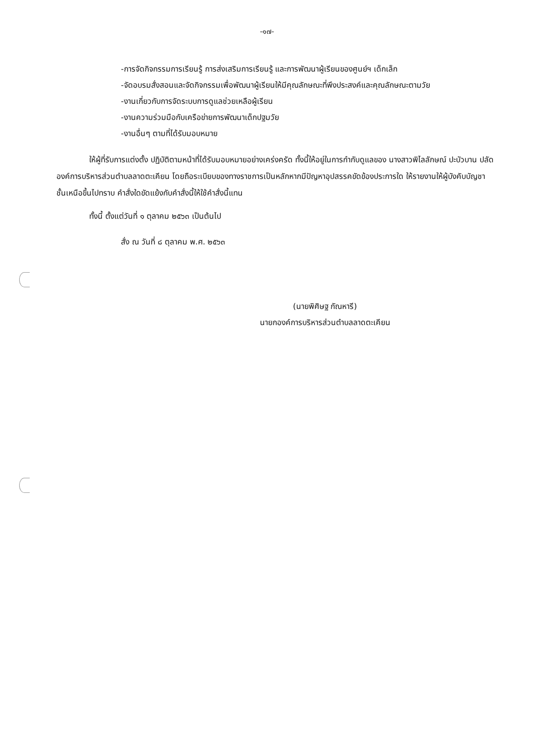-๑๗-
-การจัดกิจกรรมการเรียนรู้ การส่งเสริมการเรียนรู้ และการพัฒนาผู้เรียนของศูนย์ฯ เด็กเล็ก
-จัดอบรมสั่งสอนและจัดกิจกรรมเพื่อพัฒนาผู้เรียนให้มีคุณลักษณะที่พึงประสงค์และคุณลักษณะตามวัย
-งานเกี่ยวกับการจัดระบบการดูแลช่วยเหลือผู้เรียน
-งานความร่วมมือกับเครือข่ายการพัฒนาเด็กปฐมวัย
-งานอื่นๆ ตามที่ได้รับมอบหมาย
ให้ผู้ที่รับการแต่งตั้ง ปฏิบัติตามหน้าที่ได้รับมอบหมายอย่างเคร่งครัด ทั้งนี้ให้อยู่ในการกำกับดูแลของ นางสาวพิไลลักษณ์ ปะบัวบาน ปลัดองค์การบริหารส่วนตำบลลาดตะเคียน โดยถือระเบียบของทางราชการเป็นหลักหากมีปัญหาอุปสรรคขัดข้องประการใด ให้รายงานให้ผู้บังคับบัญชาชั้นเหนือขึ้นไปทราบ คำสั่งใดขัดแย้งกับคำสั่งนี้ให้ใช้คำสั่งนี้แทน
ทั้งนี้ ตั้งแต่วันที่ ๑ ตุลาคม ๒๕๖๓ เป็นต้นไป
สั่ง ณ วันที่ ๘ ตุลาคม พ.ศ. ๒๕๖๓
(นายพิศิษฐ กัณหารี)
นายกองค์การบริหารส่วนตำบลลาดตะเคียน